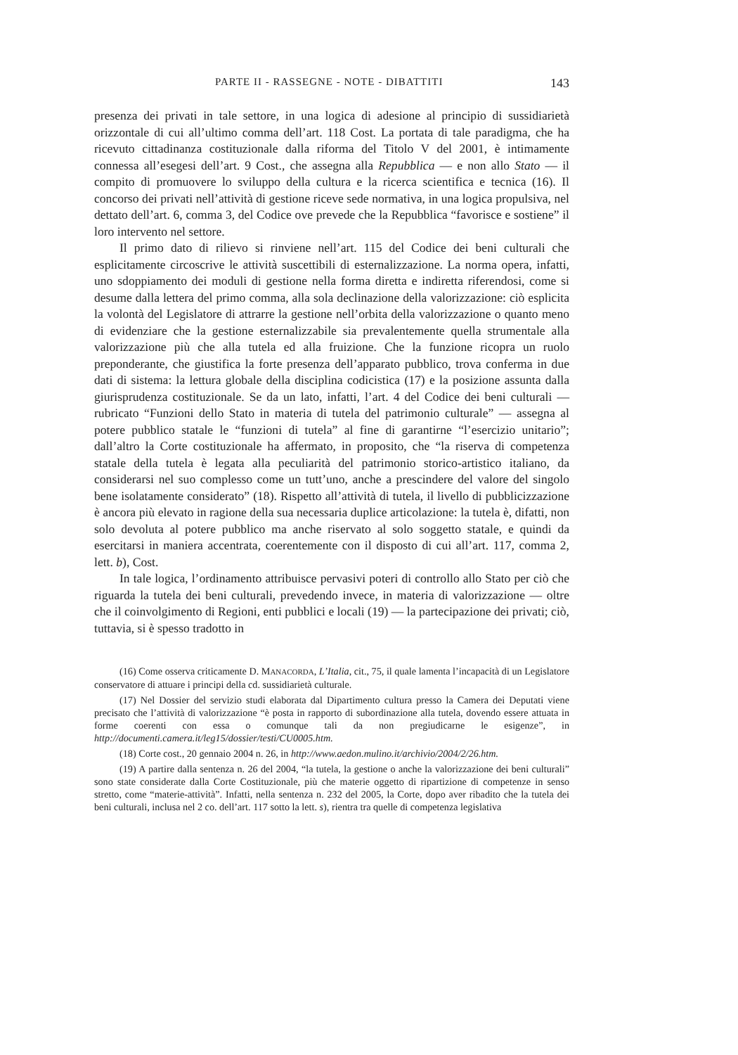PARTE II - RASSEGNE - NOTE - DIBATTITI 143
presenza dei privati in tale settore, in una logica di adesione al principio di sussidiarietà orizzontale di cui all’ultimo comma dell’art. 118 Cost. La portata di tale paradigma, che ha ricevuto cittadinanza costituzionale dalla riforma del Titolo V del 2001, è intimamente connessa all’esegesi dell’art. 9 Cost., che assegna alla Repubblica — e non allo Stato — il compito di promuovere lo sviluppo della cultura e la ricerca scientifica e tecnica (16). Il concorso dei privati nell’attività di gestione riceve sede normativa, in una logica propulsiva, nel dettato dell’art. 6, comma 3, del Codice ove prevede che la Repubblica “favorisce e sostiene” il loro intervento nel settore.
Il primo dato di rilievo si rinviene nell’art. 115 del Codice dei beni culturali che esplicitamente circoscrive le attività suscettibili di esternalizzazione. La norma opera, infatti, uno sdoppiamento dei moduli di gestione nella forma diretta e indiretta riferendosi, come si desume dalla lettera del primo comma, alla sola declinazione della valorizzazione: ciò esplicita la volontà del Legislatore di attrarre la gestione nell’orbita della valorizzazione o quanto meno di evidenziare che la gestione esternalizzabile sia prevalentemente quella strumentale alla valorizzazione più che alla tutela ed alla fruizione. Che la funzione ricopra un ruolo preponderante, che giustifica la forte presenza dell’apparato pubblico, trova conferma in due dati di sistema: la lettura globale della disciplina codicistica (17) e la posizione assunta dalla giurisprudenza costituzionale. Se da un lato, infatti, l’art. 4 del Codice dei beni culturali — rubricato “Funzioni dello Stato in materia di tutela del patrimonio culturale” — assegna al potere pubblico statale le “funzioni di tutela” al fine di garantirne “l’esercizio unitario”; dall’altro la Corte costituzionale ha affermato, in proposito, che “la riserva di competenza statale della tutela è legata alla peculiarità del patrimonio storico-artistico italiano, da considerarsi nel suo complesso come un tutt’uno, anche a prescindere del valore del singolo bene isolatamente considerato” (18). Rispetto all’attività di tutela, il livello di pubblicizzazione è ancora più elevato in ragione della sua necessaria duplice articolazione: la tutela è, difatti, non solo devoluta al potere pubblico ma anche riservato al solo soggetto statale, e quindi da esercitarsi in maniera accentrata, coerentemente con il disposto di cui all’art. 117, comma 2, lett. b), Cost.
In tale logica, l’ordinamento attribuisce pervasivi poteri di controllo allo Stato per ciò che riguarda la tutela dei beni culturali, prevedendo invece, in materia di valorizzazione — oltre che il coinvolgimento di Regioni, enti pubblici e locali (19) — la partecipazione dei privati; ciò, tuttavia, si è spesso tradotto in
(16) Come osserva criticamente D. MANACORDA, L’Italia, cit., 75, il quale lamenta l’incapacità di un Legislatore conservatore di attuare i principi della cd. sussidiarietà culturale.
(17) Nel Dossier del servizio studi elaborata dal Dipartimento cultura presso la Camera dei Deputati viene precisato che l’attività di valorizzazione “è posta in rapporto di subordinazione alla tutela, dovendo essere attuata in forme coerenti con essa o comunque tali da non pregiudicarne le esigenze”, in http://documenti.camera.it/leg15/dossier/testi/CU0005.htm.
(18) Corte cost., 20 gennaio 2004 n. 26, in http://www.aedon.mulino.it/archivio/2004/2/26.htm.
(19) A partire dalla sentenza n. 26 del 2004, “la tutela, la gestione o anche la valorizzazione dei beni culturali” sono state considerate dalla Corte Costituzionale, più che materie oggetto di ripartizione di competenze in senso stretto, come “materie-attività”. Infatti, nella sentenza n. 232 del 2005, la Corte, dopo aver ribadito che la tutela dei beni culturali, inclusa nel 2 co. dell’art. 117 sotto la lett. s), rientra tra quelle di competenza legislativa